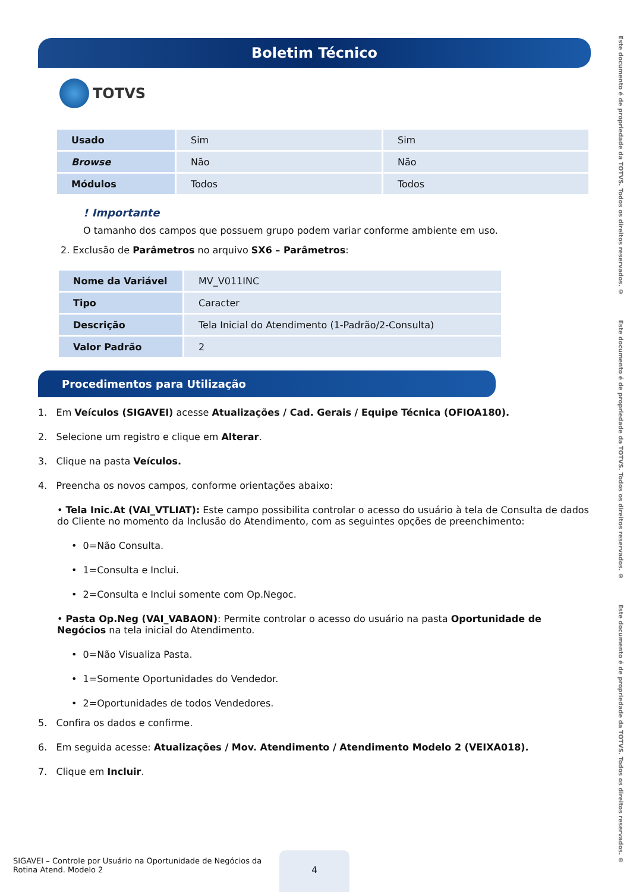Boletim Técnico
TOTVS
Este documento é de propriedade da TOTVS. Todos os direitos reservados. © Este documento é de propriedade da TOTVS. Todos os direitos reservados. © Este documento é de propriedade da TOTVS. Todos os direitos reservados. ©
| Usado | Sim | Sim |
| Browse | Não | Não |
| Módulos | Todos | Todos |
! Importante
O tamanho dos campos que possuem grupo podem variar conforme ambiente em uso.
2. Exclusão de Parâmetros no arquivo SX6 – Parâmetros:
| Nome da Variável | MV_V011INC |
| Tipo | Caracter |
| Descrição | Tela Inicial do Atendimento (1-Padrão/2-Consulta) |
| Valor Padrão | 2 |
Procedimentos para Utilização
1. Em Veículos (SIGAVEI) acesse Atualizações / Cad. Gerais / Equipe Técnica (OFIOA180).
2. Selecione um registro e clique em Alterar.
3. Clique na pasta Veículos.
4. Preencha os novos campos, conforme orientações abaixo:
• Tela Inic.At (VAI_VTLIAT): Este campo possibilita controlar o acesso do usuário à tela de Consulta de dados do Cliente no momento da Inclusão do Atendimento, com as seguintes opções de preenchimento:
• 0=Não Consulta.
• 1=Consulta e Inclui.
• 2=Consulta e Inclui somente com Op.Negoc.
• Pasta Op.Neg (VAI_VABAON): Permite controlar o acesso do usuário na pasta Oportunidade de Negócios na tela inicial do Atendimento.
• 0=Não Visualiza Pasta.
• 1=Somente Oportunidades do Vendedor.
• 2=Oportunidades de todos Vendedores.
5. Confira os dados e confirme.
6. Em seguida acesse: Atualizações / Mov. Atendimento / Atendimento Modelo 2 (VEIXA018).
7. Clique em Incluir.
SIGAVEI – Controle por Usuário na Oportunidade de Negócios da Rotina Atend. Modelo 2
4